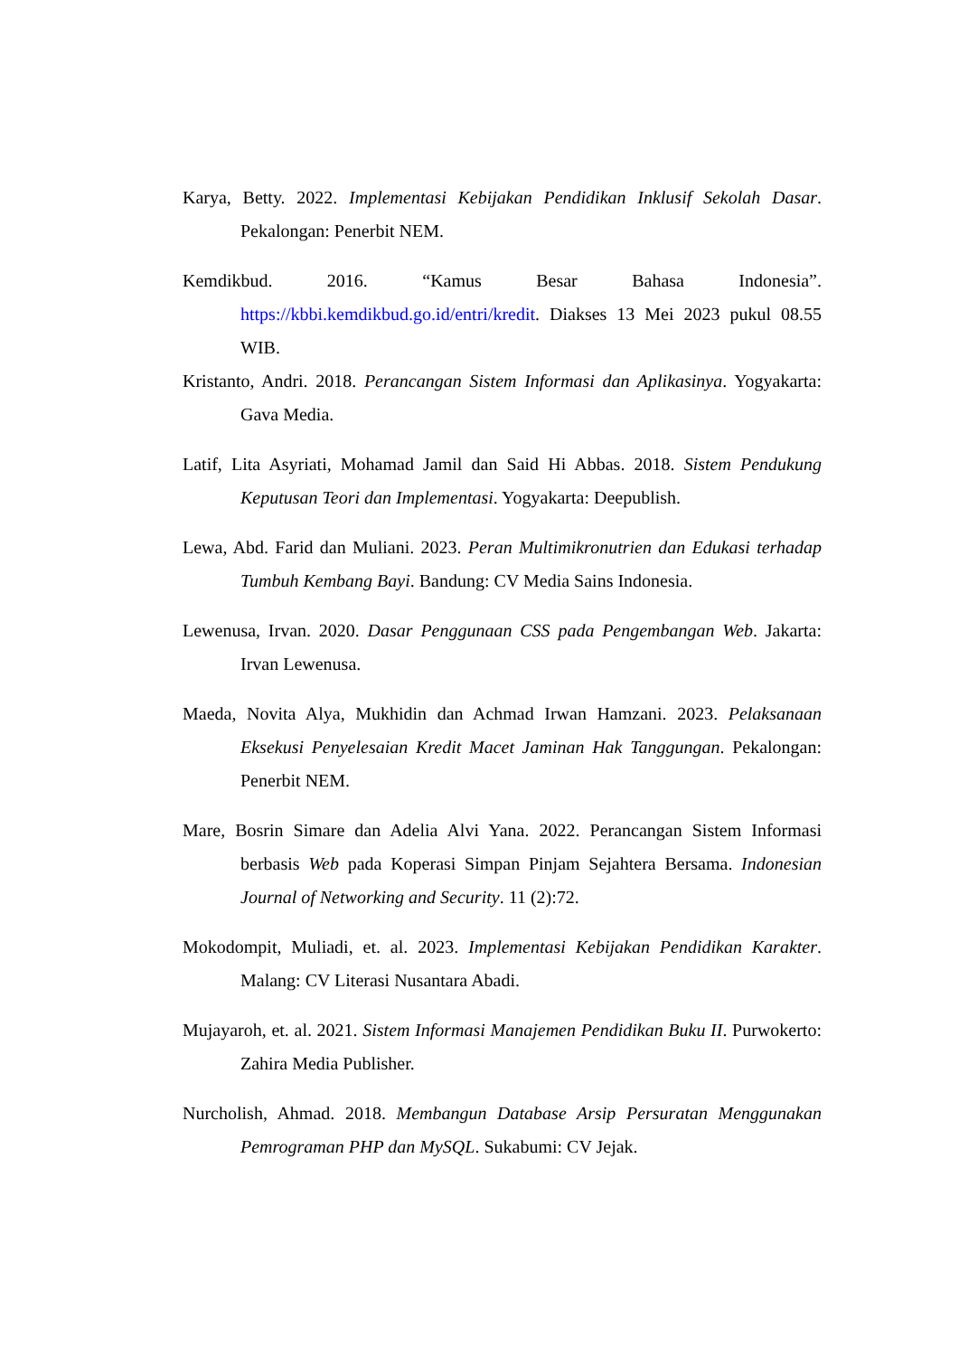Karya, Betty. 2022. Implementasi Kebijakan Pendidikan Inklusif Sekolah Dasar. Pekalongan: Penerbit NEM.
Kemdikbud. 2016. “Kamus Besar Bahasa Indonesia”. https://kbbi.kemdikbud.go.id/entri/kredit. Diakses 13 Mei 2023 pukul 08.55 WIB.
Kristanto, Andri. 2018. Perancangan Sistem Informasi dan Aplikasinya. Yogyakarta: Gava Media.
Latif, Lita Asyriati, Mohamad Jamil dan Said Hi Abbas. 2018. Sistem Pendukung Keputusan Teori dan Implementasi. Yogyakarta: Deepublish.
Lewa, Abd. Farid dan Muliani. 2023. Peran Multimikronutrien dan Edukasi terhadap Tumbuh Kembang Bayi. Bandung: CV Media Sains Indonesia.
Lewenusa, Irvan. 2020. Dasar Penggunaan CSS pada Pengembangan Web. Jakarta: Irvan Lewenusa.
Maeda, Novita Alya, Mukhidin dan Achmad Irwan Hamzani. 2023. Pelaksanaan Eksekusi Penyelesaian Kredit Macet Jaminan Hak Tanggungan. Pekalongan: Penerbit NEM.
Mare, Bosrin Simare dan Adelia Alvi Yana. 2022. Perancangan Sistem Informasi berbasis Web pada Koperasi Simpan Pinjam Sejahtera Bersama. Indonesian Journal of Networking and Security. 11 (2):72.
Mokodompit, Muliadi, et. al. 2023. Implementasi Kebijakan Pendidikan Karakter. Malang: CV Literasi Nusantara Abadi.
Mujayaroh, et. al. 2021. Sistem Informasi Manajemen Pendidikan Buku II. Purwokerto: Zahira Media Publisher.
Nurcholish, Ahmad. 2018. Membangun Database Arsip Persuratan Menggunakan Pemrograman PHP dan MySQL. Sukabumi: CV Jejak.